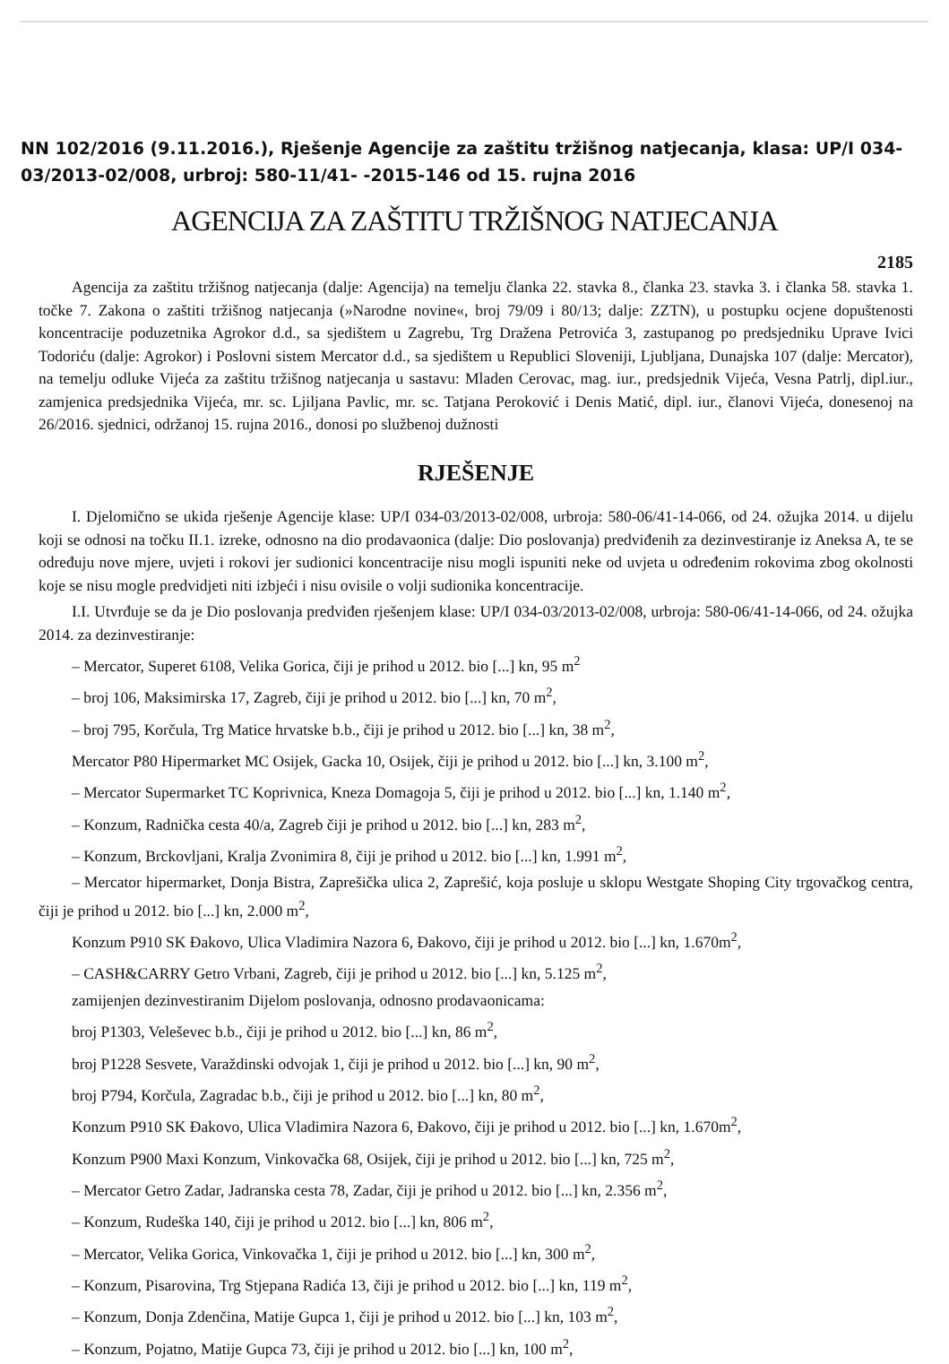NN 102/2016 (9.11.2016.), Rješenje Agencije za zaštitu tržišnog natjecanja, klasa: UP/I 034-03/2013-02/008, urbroj: 580-11/41- -2015-146 od 15. rujna 2016
AGENCIJA ZA ZAŠTITU TRŽIŠNOG NATJECANJA
2185
Agencija za zaštitu tržišnog natjecanja (dalje: Agencija) na temelju članka 22. stavka 8., članka 23. stavka 3. i članka 58. stavka 1. točke 7. Zakona o zaštiti tržišnog natjecanja (»Narodne novine«, broj 79/09 i 80/13; dalje: ZZTN), u postupku ocjene dopuštenosti koncentracije poduzetnika Agrokor d.d., sa sjedištem u Zagrebu, Trg Dražena Petrovića 3, zastupanog po predsjedniku Uprave Ivici Todoriću (dalje: Agrokor) i Poslovni sistem Mercator d.d., sa sjedištem u Republici Sloveniji, Ljubljana, Dunajska 107 (dalje: Mercator), na temelju odluke Vijeća za zaštitu tržišnog natjecanja u sastavu: Mladen Cerovac, mag. iur., predsjednik Vijeća, Vesna Patrlj, dipl.iur., zamjenica predsjednika Vijeća, mr. sc. Ljiljana Pavlic, mr. sc. Tatjana Peroković i Denis Matić, dipl. iur., članovi Vijeća, donesenoj na 26/2016. sjednici, održanoj 15. rujna 2016., donosi po službenoj dužnosti
RJEŠENJE
I. Djelomično se ukida rješenje Agencije klase: UP/I 034-03/2013-02/008, urbroja: 580-06/41-14-066, od 24. ožujka 2014. u dijelu koji se odnosi na točku II.1. izreke, odnosno na dio prodavaonica (dalje: Dio poslovanja) predviđenih za dezinvestiranje iz Aneksa A, te se određuju nove mjere, uvjeti i rokovi jer sudionici koncentracije nisu mogli ispuniti neke od uvjeta u određenim rokovima zbog okolnosti koje se nisu mogle predvidjeti niti izbjeći i nisu ovisile o volji sudionika koncentracije.
I.I. Utvrđuje se da je Dio poslovanja predviđen rješenjem klase: UP/I 034-03/2013-02/008, urbroja: 580-06/41-14-066, od 24. ožujka 2014. za dezinvestiranje:
– Mercator, Superet 6108, Velika Gorica, čiji je prihod u 2012. bio [...] kn, 95 m<sup>2</sup>
– broj 106, Maksimirska 17, Zagreb, čiji je prihod u 2012. bio [...] kn, 70 m<sup>2</sup>,
– broj 795, Korčula, Trg Matice hrvatske b.b., čiji je prihod u 2012. bio [...] kn, 38 m<sup>2</sup>,
Mercator P80 Hipermarket MC Osijek, Gacka 10, Osijek, čiji je prihod u 2012. bio [...] kn, 3.100 m<sup>2</sup>,
– Mercator Supermarket TC Koprivnica, Kneza Domagoja 5, čiji je prihod u 2012. bio [...] kn, 1.140 m<sup>2</sup>,
– Konzum, Radnička cesta 40/a, Zagreb čiji je prihod u 2012. bio [...] kn, 283 m<sup>2</sup>,
– Konzum, Brckovljani, Kralja Zvonimira 8, čiji je prihod u 2012. bio [...] kn, 1.991 m<sup>2</sup>,
– Mercator hipermarket, Donja Bistra, Zaprešička ulica 2, Zaprešić, koja posluje u sklopu Westgate Shoping City trgovačkog centra, čiji je prihod u 2012. bio [...] kn, 2.000 m<sup>2</sup>,
Konzum P910 SK Đakovo, Ulica Vladimira Nazora 6, Đakovo, čiji je prihod u 2012. bio [...] kn, 1.670m<sup>2</sup>,
– CASH&CARRY Getro Vrbani, Zagreb, čiji je prihod u 2012. bio [...] kn, 5.125 m<sup>2</sup>,
zamijenjen dezinvestiranim Dijelom poslovanja, odnosno prodavaonicama:
broj P1303, Veleševec b.b., čiji je prihod u 2012. bio [...] kn, 86 m<sup>2</sup>,
broj P1228 Sesvete, Varaždinski odvojak 1, čiji je prihod u 2012. bio [...] kn, 90 m<sup>2</sup>,
broj P794, Korčula, Zagradac b.b., čiji je prihod u 2012. bio [...] kn, 80 m<sup>2</sup>,
Konzum P910 SK Đakovo, Ulica Vladimira Nazora 6, Đakovo, čiji je prihod u 2012. bio [...] kn, 1.670m<sup>2</sup>,
Konzum P900 Maxi Konzum, Vinkovačka 68, Osijek, čiji je prihod u 2012. bio [...] kn, 725 m<sup>2</sup>,
– Mercator Getro Zadar, Jadranska cesta 78, Zadar, čiji je prihod u 2012. bio [...] kn, 2.356 m<sup>2</sup>,
– Konzum, Rudeška 140, čiji je prihod u 2012. bio [...] kn, 806 m<sup>2</sup>,
– Mercator, Velika Gorica, Vinkovačka 1, čiji je prihod u 2012. bio [...] kn, 300 m<sup>2</sup>,
– Konzum, Pisarovina, Trg Stjepana Radića 13, čiji je prihod u 2012. bio [...] kn, 119 m<sup>2</sup>,
– Konzum, Donja Zdenčina, Matije Gupca 1, čiji je prihod u 2012. bio [...] kn, 103 m<sup>2</sup>,
– Konzum, Pojatno, Matije Gupca 73, čiji je prihod u 2012. bio [...] kn, 100 m<sup>2</sup>,